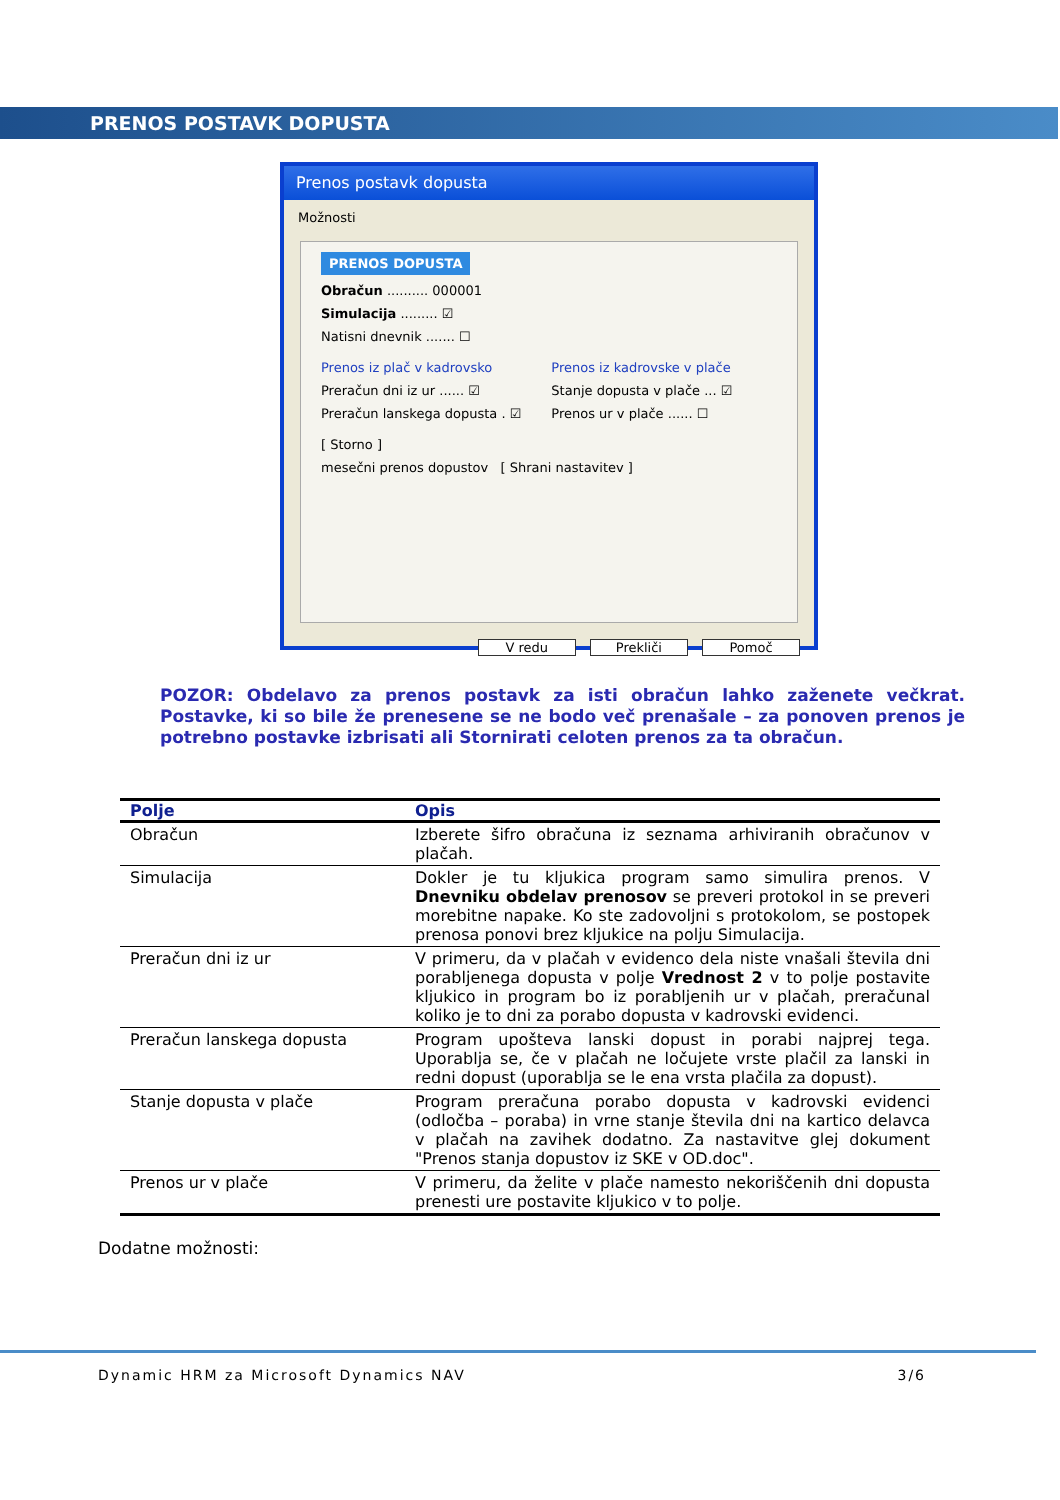PRENOS POSTAVK DOPUSTA
Prenos postavk dopusta
Možnosti
PRENOS DOPUSTA
Obračun .......... 000001
Simulacija ......... ☑
Natisni dnevnik ....... ☐
Prenos iz plač v kadrovsko
Preračun dni iz ur ...... ☑
Preračun lanskega dopusta . ☑
Prenos iz kadrovske v plače
Stanje dopusta v plače ... ☑
Prenos ur v plače ...... ☐
[ Storno ]
mesečni prenos dopustov [ Shrani nastavitev ]
V redu Prekliči Pomoč
POZOR: Obdelavo za prenos postavk za isti obračun lahko zaženete večkrat. Postavke, ki so bile že prenesene se ne bodo več prenašale – za ponoven prenos je potrebno postavke izbrisati ali Stornirati celoten prenos za ta obračun.
| Polje | Opis |
| --- | --- |
| Obračun | Izberete šifro obračuna iz seznama arhiviranih obračunov v plačah. |
| Simulacija | Dokler je tu kljukica program samo simulira prenos. V Dnevniku obdelav prenosov se preveri protokol in se preveri morebitne napake. Ko ste zadovoljni s protokolom, se postopek prenosa ponovi brez kljukice na polju Simulacija. |
| Preračun dni iz ur | V primeru, da v plačah v evidenco dela niste vnašali števila dni porabljenega dopusta v polje Vrednost 2 v to polje postavite kljukico in program bo iz porabljenih ur v plačah, preračunal koliko je to dni za porabo dopusta v kadrovski evidenci. |
| Preračun lanskega dopusta | Program upošteva lanski dopust in porabi najprej tega. Uporablja se, če v plačah ne ločujete vrste plačil za lanski in redni dopust (uporablja se le ena vrsta plačila za dopust). |
| Stanje dopusta v plače | Program preračuna porabo dopusta v kadrovski evidenci (odločba – poraba) in vrne stanje števila dni na kartico delavca v plačah na zavihek dodatno. Za nastavitve glej dokument "Prenos stanja dopustov iz SKE v OD.doc". |
| Prenos ur v plače | V primeru, da želite v plače namesto nekoriščenih dni dopusta prenesti ure postavite kljukico v to polje. |
Dodatne možnosti:
Dynamic HRM za Microsoft Dynamics NAV 3/6